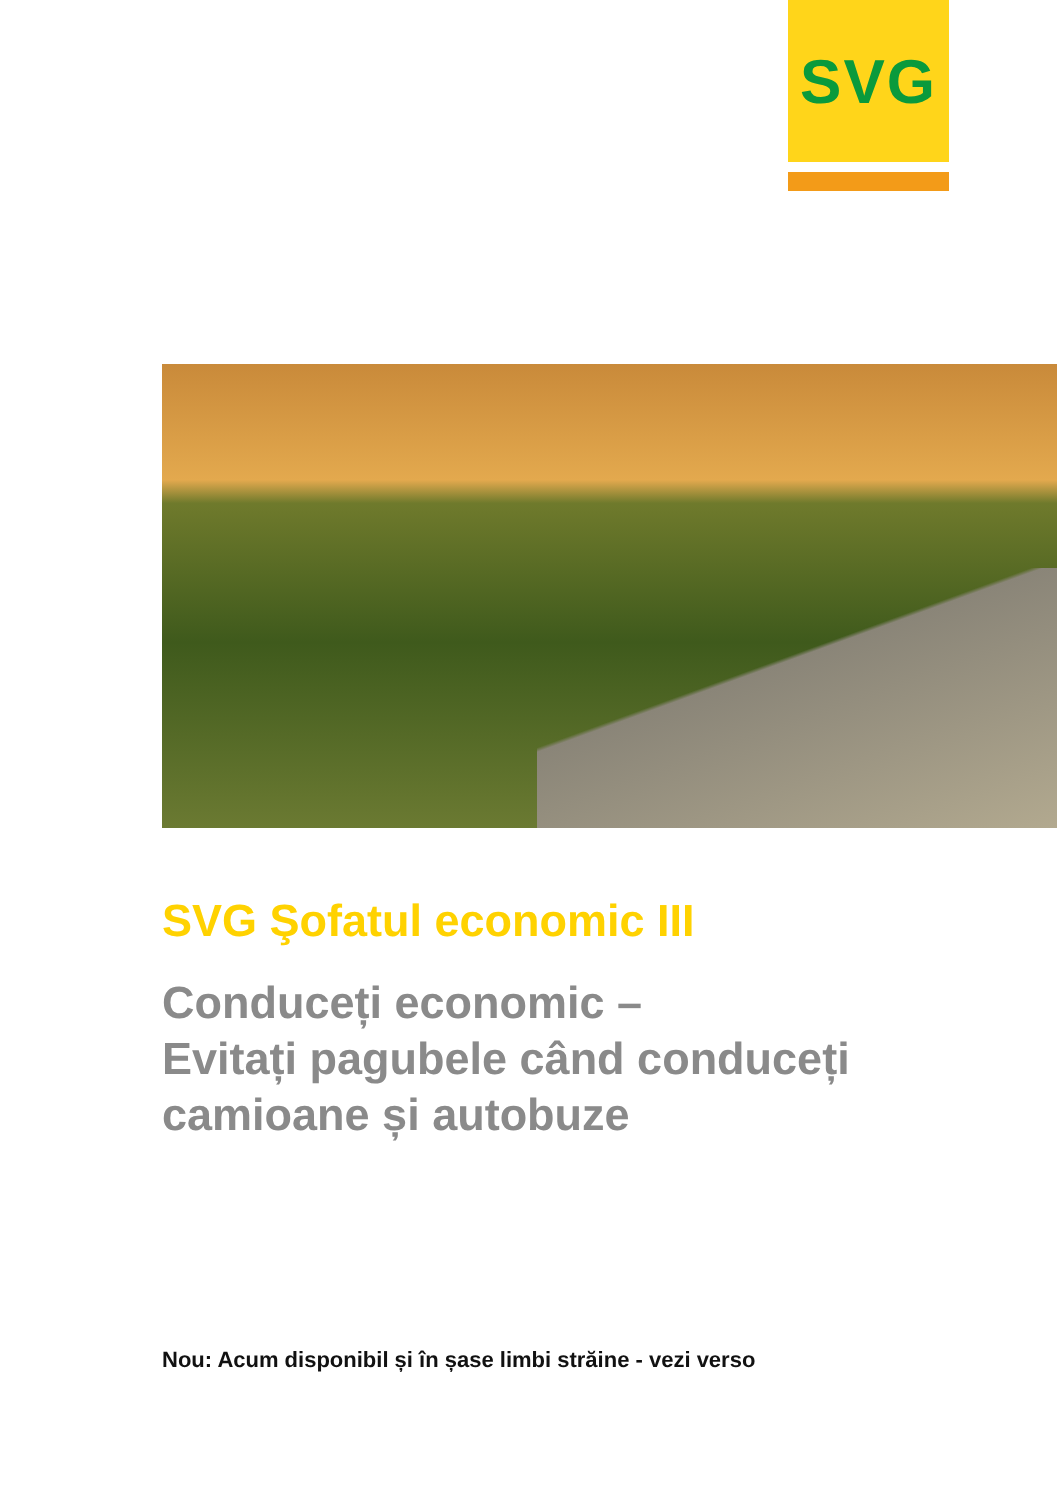SVG
SVG Şofatul economic III
Conduceți economic –
Evitați pagubele când conduceți
camioane și autobuze
Nou: Acum disponibil și în șase limbi străine - vezi verso